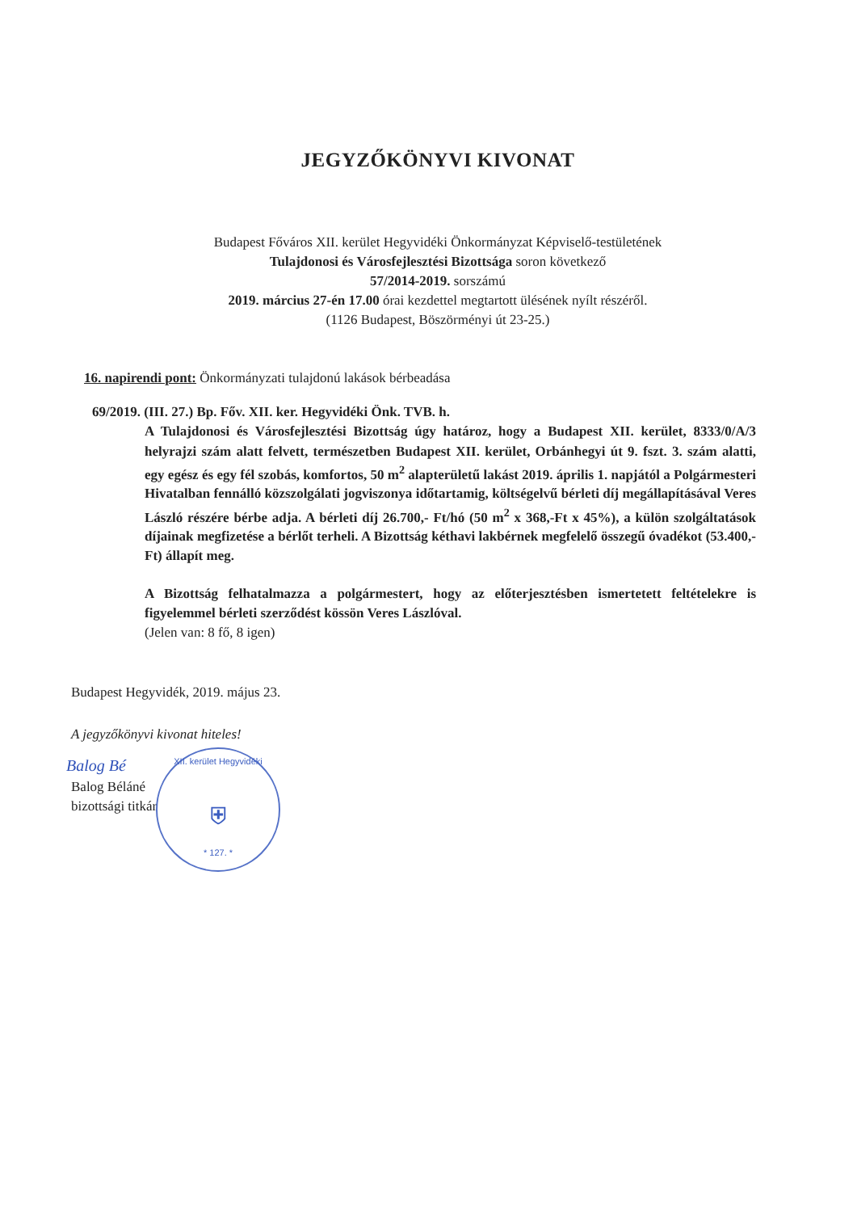JEGYZŐKÖNYVI KIVONAT
Budapest Főváros XII. kerület Hegyvidéki Önkormányzat Képviselő-testületének
Tulajdonosi és Városfejlesztési Bizottsága soron következő
57/2014-2019. sorszámú
2019. március 27-én 17.00 órai kezdettel megtartott ülésének nyílt részéről.
(1126 Budapest, Böszörményi út 23-25.)
16. napirendi pont: Önkormányzati tulajdonú lakások bérbeadása
69/2019. (III. 27.) Bp. Főv. XII. ker. Hegyvidéki Önk. TVB. h.
A Tulajdonosi és Városfejlesztési Bizottság úgy határoz, hogy a Budapest XII. kerület, 8333/0/A/3 helyrajzi szám alatt felvett, természetben Budapest XII. kerület, Orbánhegyi út 9. fszt. 3. szám alatti, egy egész és egy fél szobás, komfortos, 50 m<sup>2</sup> alapterületű lakást 2019. április 1. napjától a Polgármesteri Hivatalban fennálló közszolgálati jogviszonya időtartamig, költségelvű bérleti díj megállapításával Veres László részére bérbe adja. A bérleti díj 26.700,- Ft/hó (50 m<sup>2</sup> x 368,-Ft x 45%), a külön szolgáltatások díjainak megfizetése a bérlőt terheli. A Bizottság kéthavi lakbérnek megfelelő összegű óvadékot (53.400,- Ft) állapít meg.
A Bizottság felhatalmazza a polgármestert, hogy az előterjesztésben ismertetett feltételekre is figyelemmel bérleti szerződést kössön Veres Lászlóval.
(Jelen van: 8 fő, 8 igen)
Budapest Hegyvidék, 2019. május 23.
A jegyzőkönyvi kivonat hiteles!
XII. kerület Hegyvidéki
⛨
* 127. *
Balog Bé
Balog Béláné
bizottsági titkár